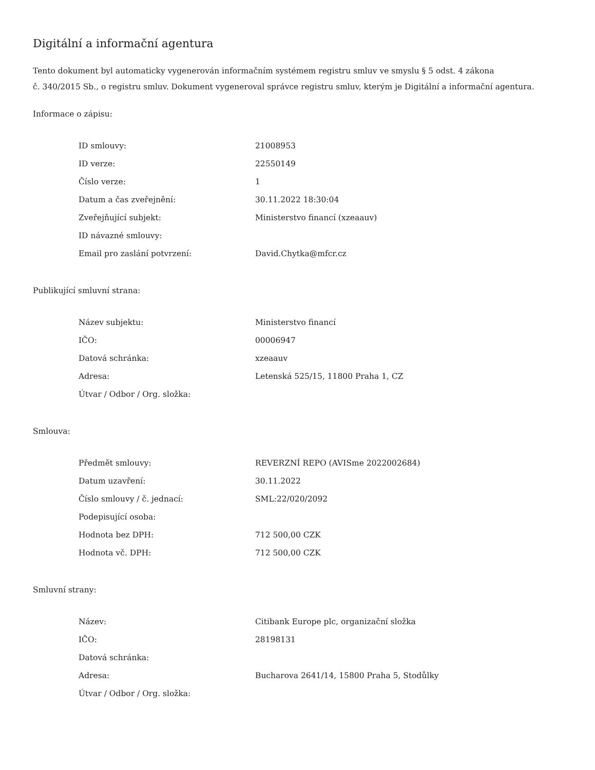Digitální a informační agentura
Tento dokument byl automaticky vygenerován informačním systémem registru smluv ve smyslu § 5 odst. 4 zákona
č. 340/2015 Sb., o registru smluv. Dokument vygeneroval správce registru smluv, kterým je Digitální a informační agentura.
Informace o zápisu:
| ID smlouvy: | 21008953 |
| ID verze: | 22550149 |
| Číslo verze: | 1 |
| Datum a čas zveřejnění: | 30.11.2022 18:30:04 |
| Zveřejňující subjekt: | Ministerstvo financí (xzeaauv) |
| ID návazné smlouvy: | |
| Email pro zaslání potvrzení: | David.Chytka@mfcr.cz |
Publikující smluvní strana:
| Název subjektu: | Ministerstvo financí |
| IČO: | 00006947 |
| Datová schránka: | xzeaauv |
| Adresa: | Letenská 525/15, 11800 Praha 1, CZ |
| Útvar / Odbor / Org. složka: | |
Smlouva:
| Předmět smlouvy: | REVERZNÍ REPO (AVISme 2022002684) |
| Datum uzavření: | 30.11.2022 |
| Číslo smlouvy / č. jednací: | SML:22/020/2092 |
| Podepisující osoba: | |
| Hodnota bez DPH: | 712 500,00 CZK |
| Hodnota vč. DPH: | 712 500,00 CZK |
Smluvní strany:
| Název: | Citibank Europe plc, organizační složka |
| IČO: | 28198131 |
| Datová schránka: | |
| Adresa: | Bucharova 2641/14, 15800 Praha 5, Stodůlky |
| Útvar / Odbor / Org. složka: | |